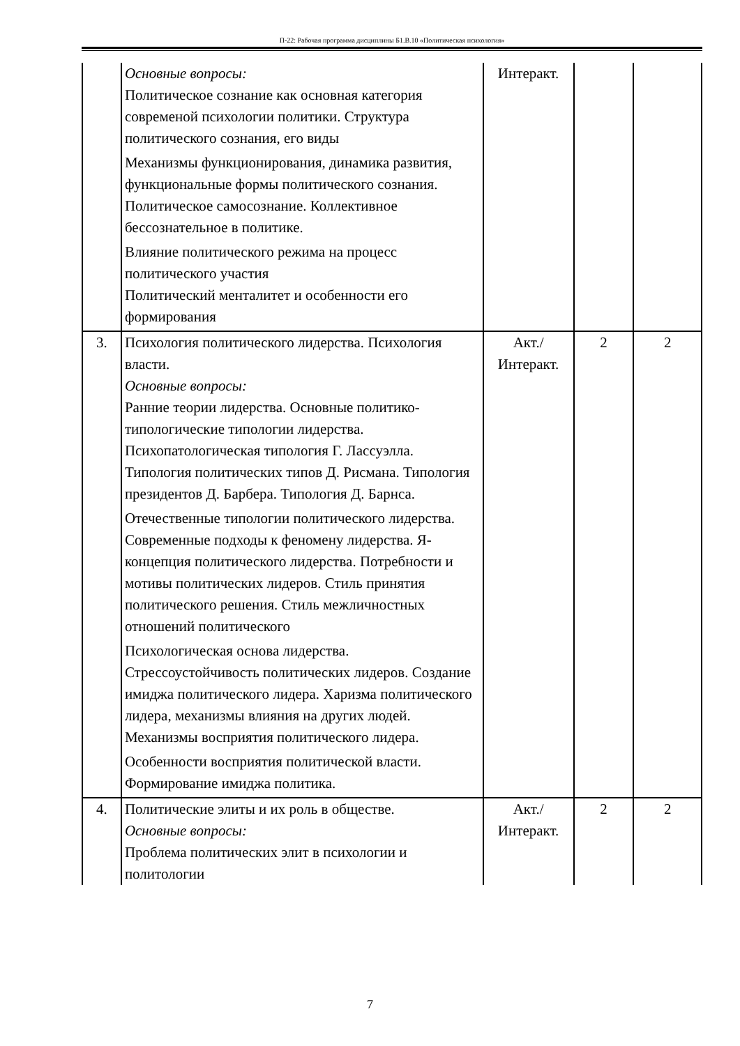П-22: Рабочая программа дисциплины Б1.В.10 «Политическая психология»
| | Основные вопросы: Политическое сознание как основная категория современой психологии политики. Структура политического сознания, его виды Механизмы функционирования, динамика развития, функциональные формы политического сознания. Политическое самосознание. Коллективное бессознательное в политике. Влияние политического режима на процесс политического участия Политический менталитет и особенности его формирования | Интеракт. | | |
| 3. | Психология политического лидерства. Психология власти. Основные вопросы: Ранние теории лидерства. Основные политико-типологические типологии лидерства. Психопатологическая типология Г. Лассуэлла. Типология политических типов Д. Рисмана. Типология президентов Д. Барбера. Типология Д. Барнса. Отечественные типологии политического лидерства. Современные подходы к феномену лидерства. Я-концепция политического лидерства. Потребности и мотивы политических лидеров. Стиль принятия политического решения. Стиль межличностных отношений политического Психологическая основа лидерства. Стрессоустойчивость политических лидеров. Создание имиджа политического лидера. Харизма политического лидера, механизмы влияния на других людей. Механизмы восприятия политического лидера. Особенности восприятия политической власти. Формирование имиджа политика. | Акт./ Интеракт. | 2 | 2 |
| 4. | Политические элиты и их роль в обществе. Основные вопросы: Проблема политических элит в психологии и политологии | Акт./ Интеракт. | 2 | 2 |
7